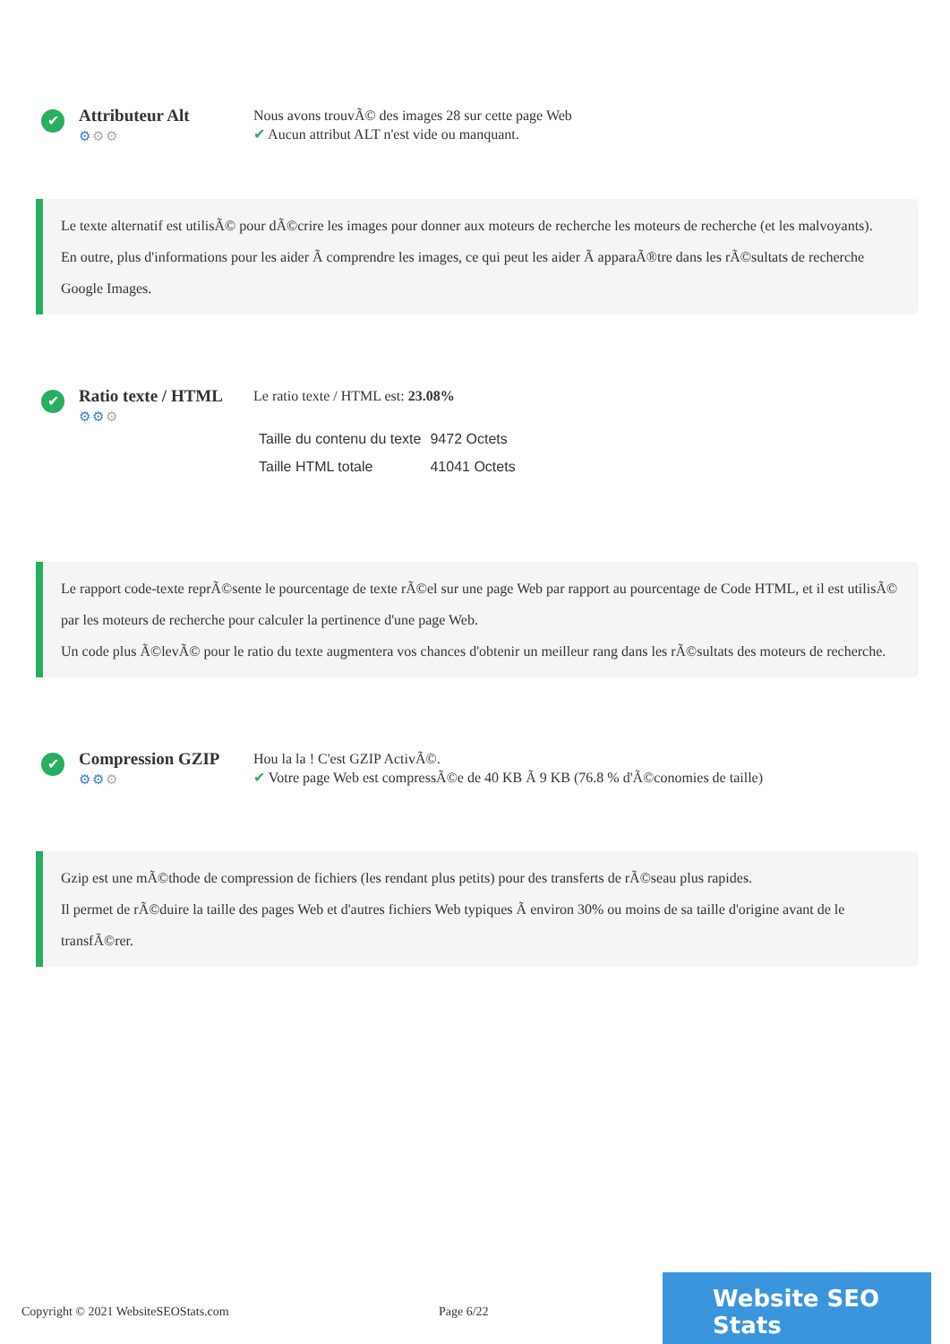✔
Attributeur Alt
⚙⚙⚙
Nous avons trouvÃ© des images 28 sur cette page Web
✔ Aucun attribut ALT n'est vide ou manquant.
Le texte alternatif est utilisÃ© pour dÃ©crire les images pour donner aux moteurs de recherche les moteurs de recherche (et les malvoyants).
En outre, plus d'informations pour les aider Ã comprendre les images, ce qui peut les aider Ã apparaÃ®tre dans les rÃ©sultats de recherche Google Images.
✔
Ratio texte / HTML
⚙⚙⚙
Le ratio texte / HTML est: 23.08%
| Taille du contenu du texte | 9472 Octets |
| Taille HTML totale | 41041 Octets |
Le rapport code-texte reprÃ©sente le pourcentage de texte rÃ©el sur une page Web par rapport au pourcentage de Code HTML, et il est utilisÃ© par les moteurs de recherche pour calculer la pertinence d'une page Web.
Un code plus Ã©levÃ© pour le ratio du texte augmentera vos chances d'obtenir un meilleur rang dans les rÃ©sultats des moteurs de recherche.
✔
Compression GZIP
⚙⚙⚙
Hou la la ! C'est GZIP ActivÃ©.
✔ Votre page Web est compressÃ©e de 40 KB Ã 9 KB (76.8 % d'Ã©conomies de taille)
Gzip est une mÃ©thode de compression de fichiers (les rendant plus petits) pour des transferts de rÃ©seau plus rapides.
Il permet de rÃ©duire la taille des pages Web et d'autres fichiers Web typiques Ã environ 30% ou moins de sa taille d'origine avant de le transfÃ©rer.
Copyright © 2021 WebsiteSEOStats.com Page 6/22
Website SEO Stats